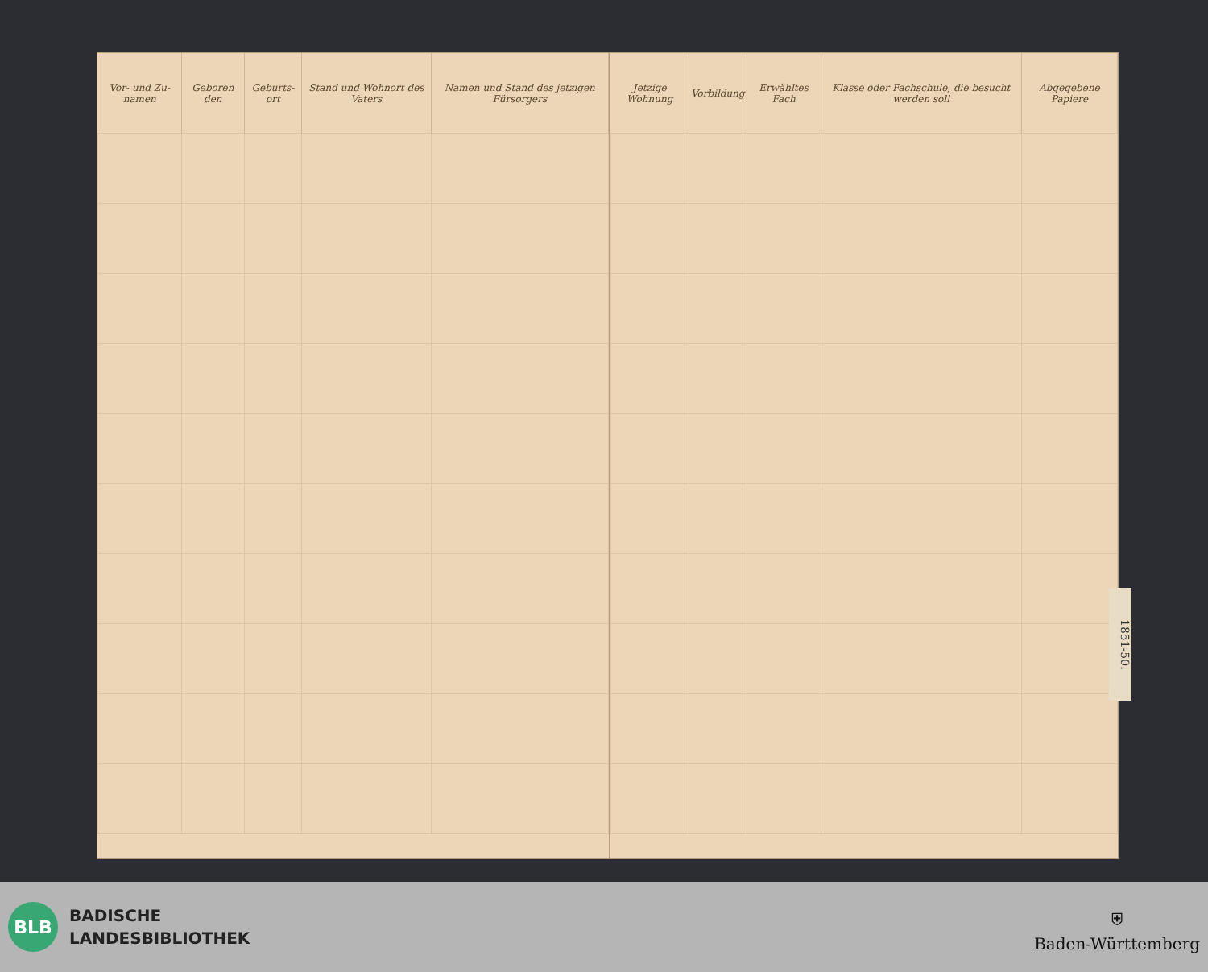| Vor- und Zu-namen | Geboren den | Geburts-ort | Stand und Wohnort des Vaters | Namen und Stand des jetzigen Fürsorgers |
| --- | --- | --- | --- | --- |
| Jetzige Wohnung | Vorbildung | Erwähltes Fach | Klasse oder Fachschule, die besucht werden soll | Abgegebene Papiere |
| --- | --- | --- | --- | --- |
1851-50.
BLB
BADISCHE
LANDESBIBLIOTHEK
⛨
Baden-Württemberg